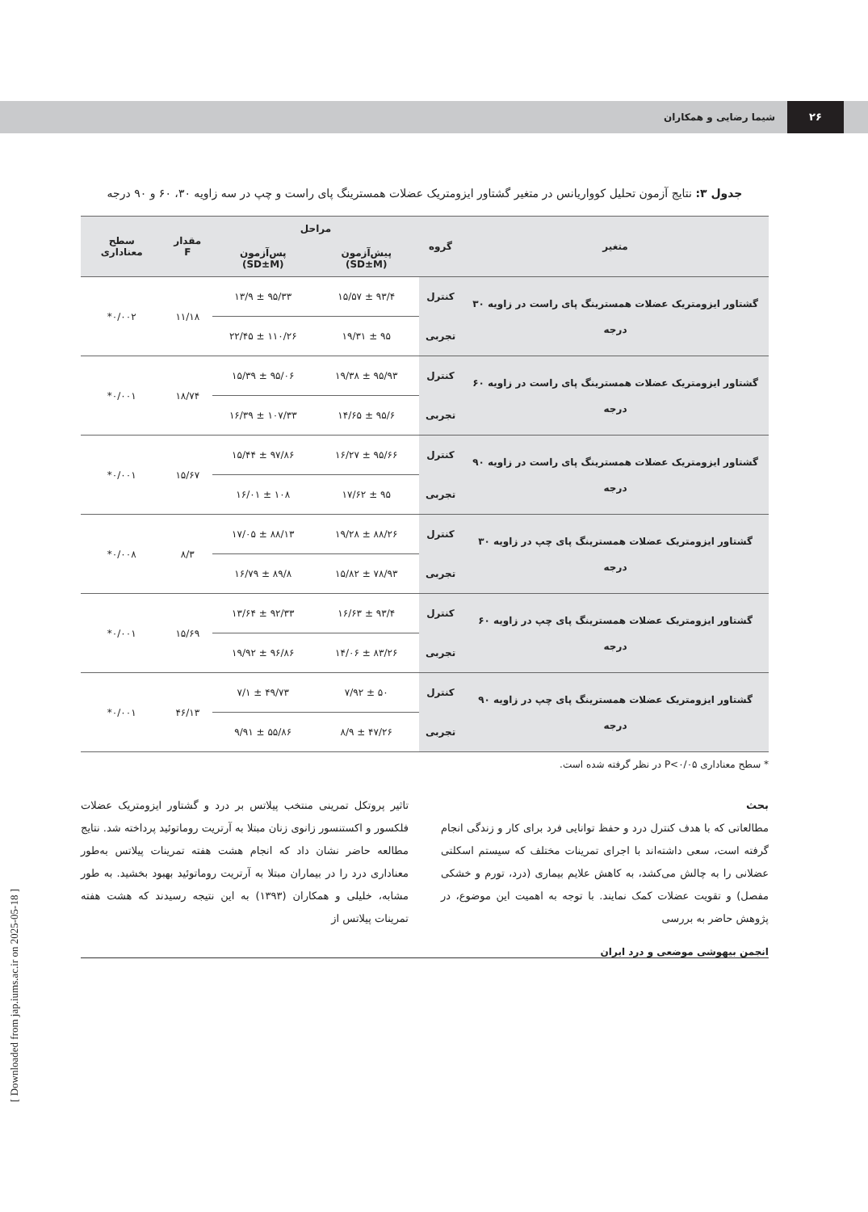۲۶
شیما رضایی و همکاران
جدول ۳: نتایج آزمون تحلیل کوواریانس در متغیر گشتاور ایزومتریک عضلات همسترینگ پای راست و چپ در سه زاویه ۳۰، ۶۰ و ۹۰ درجه
| متغیر | گروه | مراحل | | مقدار F | سطح معناداری |
| --- | --- | --- | --- | --- | --- |
| | | پیش‌آزمون (SD±M) | پس‌آزمون (SD±M) | | |
| گشتاور ایزومتریک عضلات همسترینگ پای راست در زاویه ۳۰ درجه | کنترل | ۹۳/۴ ± ۱۵/۵۷ | ۹۵/۳۳ ± ۱۳/۹ | ۱۱/۱۸ | ۰/۰۰۲* |
| | تجربی | ۹۵ ± ۱۹/۳۱ | ۱۱۰/۲۶ ± ۲۲/۴۵ | | |
| گشتاور ایزومتریک عضلات همسترینگ پای راست در زاویه ۶۰ درجه | کنترل | ۹۵/۹۳ ± ۱۹/۳۸ | ۹۵/۰۶ ± ۱۵/۳۹ | ۱۸/۷۴ | ۰/۰۰۱* |
| | تجربی | ۹۵/۶ ± ۱۴/۶۵ | ۱۰۷/۳۳ ± ۱۶/۳۹ | | |
| گشتاور ایزومتریک عضلات همسترینگ پای راست در زاویه ۹۰ درجه | کنترل | ۹۵/۶۶ ± ۱۶/۲۷ | ۹۷/۸۶ ± ۱۵/۴۴ | ۱۵/۶۷ | ۰/۰۰۱* |
| | تجربی | ۹۵ ± ۱۷/۶۲ | ۱۰۸ ± ۱۶/۰۱ | | |
| گشتاور ایزومتریک عضلات همسترینگ پای چپ در زاویه ۳۰ درجه | کنترل | ۸۸/۲۶ ± ۱۹/۲۸ | ۸۸/۱۳ ± ۱۷/۰۵ | ۸/۳ | ۰/۰۰۸* |
| | تجربی | ۷۸/۹۳ ± ۱۵/۸۲ | ۸۹/۸ ± ۱۶/۷۹ | | |
| گشتاور ایزومتریک عضلات همسترینگ پای چپ در زاویه ۶۰ درجه | کنترل | ۹۳/۴ ± ۱۶/۶۳ | ۹۲/۳۳ ± ۱۳/۶۴ | ۱۵/۶۹ | ۰/۰۰۱* |
| | تجربی | ۸۳/۲۶ ± ۱۴/۰۶ | ۹۶/۸۶ ± ۱۹/۹۲ | | |
| گشتاور ایزومتریک عضلات همسترینگ پای چپ در زاویه ۹۰ درجه | کنترل | ۵۰ ± ۷/۹۲ | ۴۹/۷۳ ± ۷/۱ | ۴۶/۱۳ | ۰/۰۰۱* |
| | تجربی | ۴۷/۲۶ ± ۸/۹ | ۵۵/۸۶ ± ۹/۹۱ | | |
* سطح معناداری P<۰/۰۵ در نظر گرفته شده است.
بحث
مطالعاتی که با هدف کنترل درد و حفظ توانایی فرد برای کار و زندگی انجام گرفته است، سعی داشته‌اند با اجرای تمرینات مختلف که سیستم اسکلتی عضلانی را به چالش می‌کشد، به کاهش علایم بیماری (درد، تورم و خشکی مفصل) و تقویت عضلات کمک نمایند. با توجه به اهمیت این موضوع، در پژوهش حاضر به بررسی
تاثیر پروتکل تمرینی منتخب پیلاتس بر درد و گشتاور ایزومتریک عضلات فلکسور و اکستنسور زانوی زنان مبتلا به آرتریت روماتوئید پرداخته شد. نتایج مطالعه حاضر نشان داد که انجام هشت هفته تمرینات پیلاتس به‌طور معناداری درد را در بیماران مبتلا به آرتریت روماتوئید بهبود بخشید. به طور مشابه، خلیلی و همکاران (۱۳۹۳) به این نتیجه رسیدند که هشت هفته تمرینات پیلاتس از
انجمن بیهوشی موضعی و درد ایران
[ Downloaded from jap.iums.ac.ir on 2025-05-18 ]